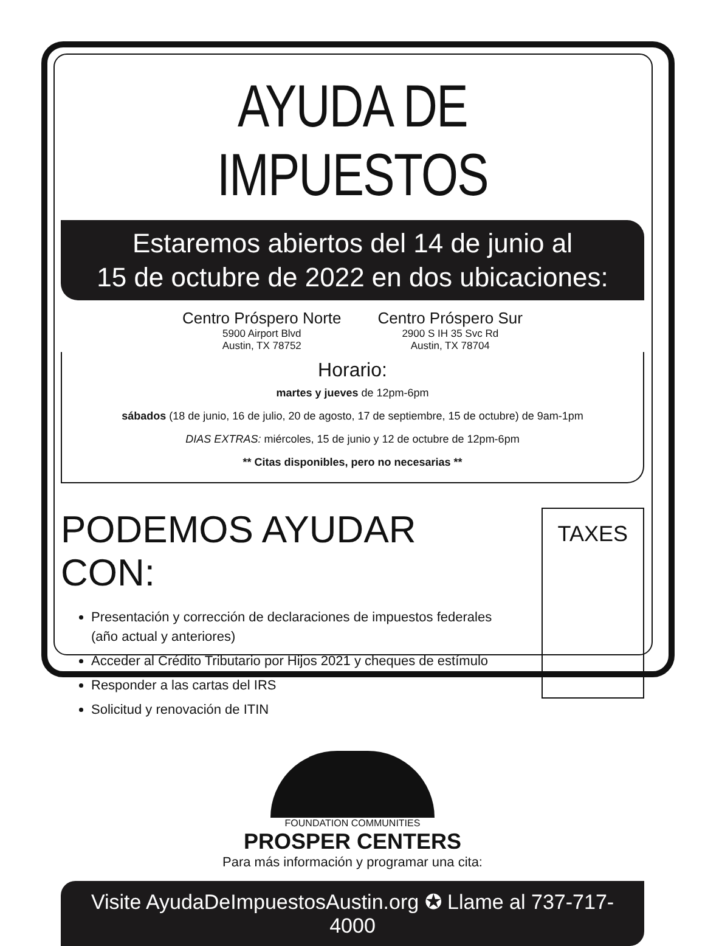AYUDA DE IMPUESTOS
Estaremos abiertos del 14 de junio al
15 de octubre de 2022 en dos ubicaciones:
Centro Próspero Norte
5900 Airport Blvd
Austin, TX 78752
Centro Próspero Sur
2900 S IH 35 Svc Rd
Austin, TX 78704
Horario:
martes y jueves de 12pm-6pm
sábados (18 de junio, 16 de julio, 20 de agosto, 17 de septiembre, 15 de octubre) de 9am-1pm
DIAS EXTRAS: miércoles, 15 de junio y 12 de octubre de 12pm-6pm
** Citas disponibles, pero no necesarias **
PODEMOS AYUDAR CON:
Presentación y corrección de declaraciones de impuestos federales (año actual y anteriores)
Acceder al Crédito Tributario por Hijos 2021 y cheques de estímulo
Responder a las cartas del IRS
Solicitud y renovación de ITIN
TAXES
FOUNDATION COMMUNITIES
PROSPER CENTERS
Para más información y programar una cita:
Visite AyudaDeImpuestosAustin.org ✪ Llame al 737-717-4000